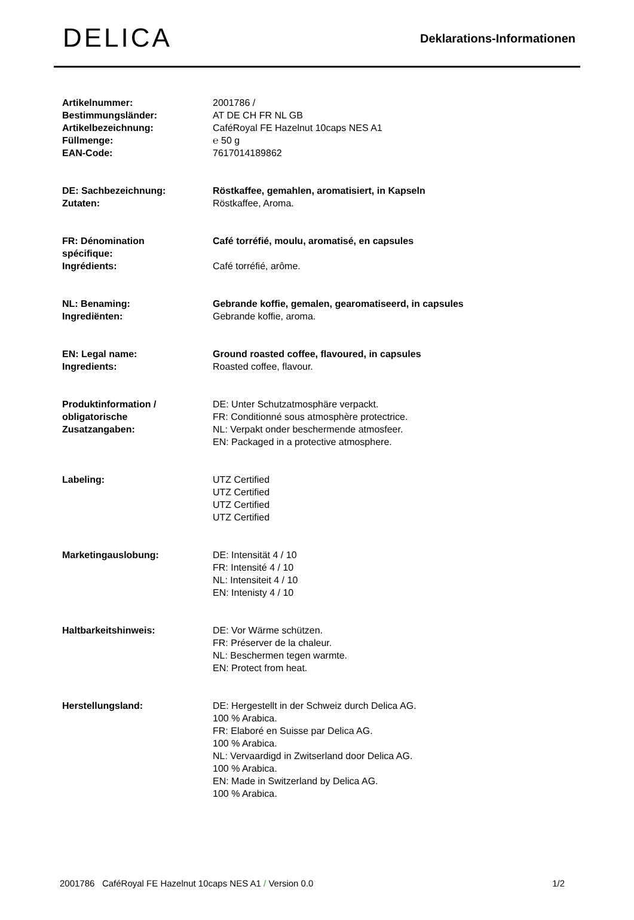DELICA
Deklarations-Informationen
| Artikelnummer: Bestimmungsländer: Artikelbezeichnung: Füllmenge: EAN-Code: | 2001786 / AT DE CH FR NL GB CaféRoyal FE Hazelnut 10caps NES A1 ℮ 50 g 7617014189862 |
| DE: Sachbezeichnung: Zutaten: | Röstkaffee, gemahlen, aromatisiert, in Kapseln Röstkaffee, Aroma. |
| FR: Dénomination spécifique: Ingrédients: | Café torréfié, moulu, aromatisé, en capsules Café torréfié, arôme. |
| NL: Benaming: Ingrediënten: | Gebrande koffie, gemalen, gearomatiseerd, in capsules Gebrande koffie, aroma. |
| EN: Legal name: Ingredients: | Ground roasted coffee, flavoured, in capsules Roasted coffee, flavour. |
| Produktinformation / obligatorische Zusatzangaben: | DE: Unter Schutzatmosphäre verpackt. FR: Conditionné sous atmosphère protectrice. NL: Verpakt onder beschermende atmosfeer. EN: Packaged in a protective atmosphere. |
| Labeling: | UTZ Certified UTZ Certified UTZ Certified UTZ Certified |
| Marketingauslobung: | DE: Intensität 4 / 10 FR: Intensité 4 / 10 NL: Intensiteit 4 / 10 EN: Intenisty 4 / 10 |
| Haltbarkeitshinweis: | DE: Vor Wärme schützen. FR: Préserver de la chaleur. NL: Beschermen tegen warmte. EN: Protect from heat. |
| Herstellungsland: | DE: Hergestellt in der Schweiz durch Delica AG. 100 % Arabica. FR: Elaboré en Suisse par Delica AG. 100 % Arabica. NL: Vervaardigd in Zwitserland door Delica AG. 100 % Arabica. EN: Made in Switzerland by Delica AG. 100 % Arabica. |
2001786 CaféRoyal FE Hazelnut 10caps NES A1 / Version 0.0 1/2